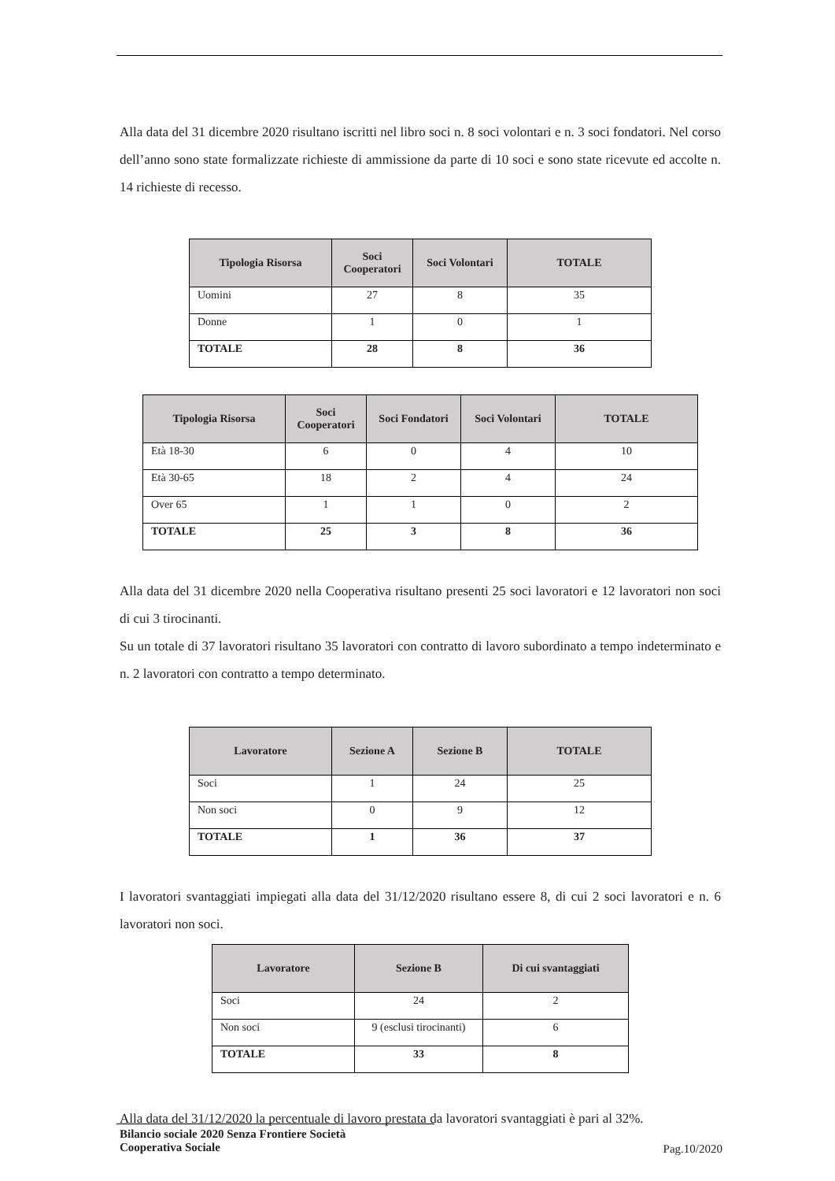Alla data del 31 dicembre 2020 risultano iscritti nel libro soci n. 8 soci volontari e n. 3 soci fondatori. Nel corso dell’anno sono state formalizzate richieste di ammissione da parte di 10 soci e sono state ricevute ed accolte n. 14 richieste di recesso.
| Tipologia Risorsa | Soci Cooperatori | Soci Volontari | TOTALE |
| --- | --- | --- | --- |
| Uomini | 27 | 8 | 35 |
| Donne | 1 | 0 | 1 |
| TOTALE | 28 | 8 | 36 |
| Tipologia Risorsa | Soci Cooperatori | Soci Fondatori | Soci Volontari | TOTALE |
| --- | --- | --- | --- | --- |
| Età 18-30 | 6 | 0 | 4 | 10 |
| Età 30-65 | 18 | 2 | 4 | 24 |
| Over 65 | 1 | 1 | 0 | 2 |
| TOTALE | 25 | 3 | 8 | 36 |
Alla data del 31 dicembre 2020 nella Cooperativa risultano presenti 25 soci lavoratori e 12 lavoratori non soci di cui 3 tirocinanti.
Su un totale di 37 lavoratori risultano 35 lavoratori con contratto di lavoro subordinato a tempo indeterminato e n. 2 lavoratori con contratto a tempo determinato.
| Lavoratore | Sezione A | Sezione B | TOTALE |
| --- | --- | --- | --- |
| Soci | 1 | 24 | 25 |
| Non soci | 0 | 9 | 12 |
| TOTALE | 1 | 36 | 37 |
I lavoratori svantaggiati impiegati alla data del 31/12/2020 risultano essere 8, di cui 2 soci lavoratori e n. 6 lavoratori non soci.
| Lavoratore | Sezione B | Di cui svantaggiati |
| --- | --- | --- |
| Soci | 24 | 2 |
| Non soci | 9 (esclusi tirocinanti) | 6 |
| TOTALE | 33 | 8 |
Alla data del 31/12/2020 la percentuale di lavoro prestata da lavoratori svantaggiati è pari al 32%.
Bilancio sociale 2020 Senza Frontiere Società
Cooperativa Sociale
Pag.10/2020